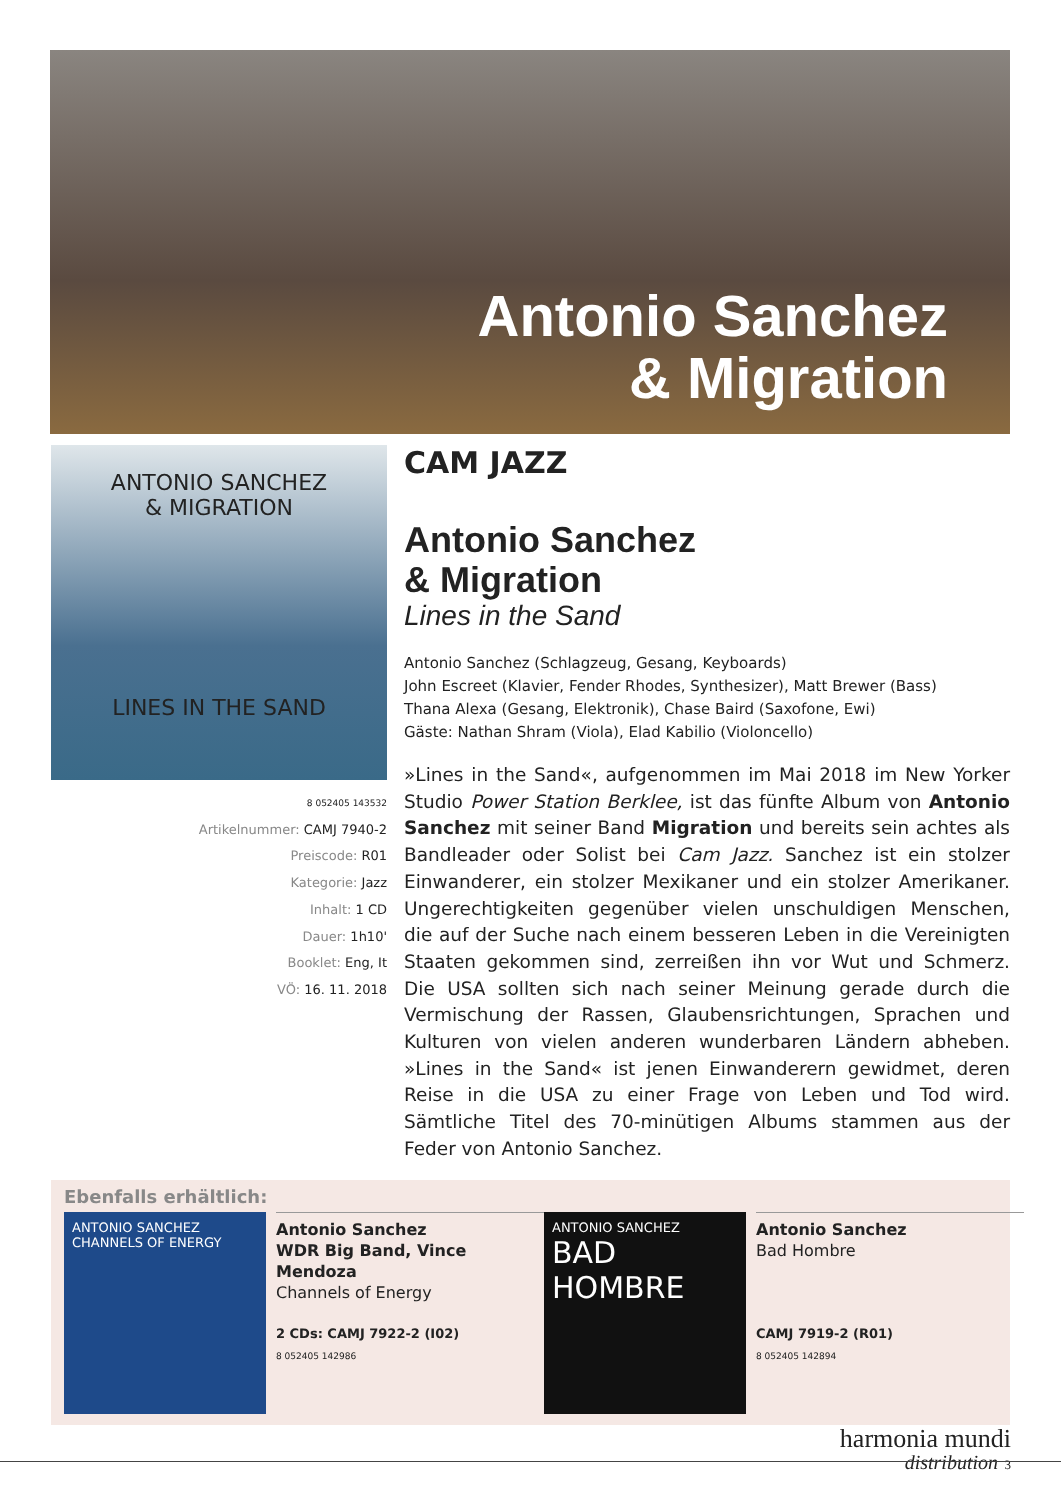Antonio Sanchez
& Migration
ANTONIO SANCHEZ
& MIGRATION
LINES IN THE SAND
8 052405 143532
Artikelnummer: CAMJ 7940-2
Preiscode: R01
Kategorie: Jazz
Inhalt: 1 CD
Dauer: 1h10'
Booklet: Eng, It
VÖ: 16. 11. 2018
CAM JAZZ
Antonio Sanchez
& Migration
Lines in the Sand
Antonio Sanchez (Schlagzeug, Gesang, Keyboards)
John Escreet (Klavier, Fender Rhodes, Synthesizer), Matt Brewer (Bass)
Thana Alexa (Gesang, Elektronik), Chase Baird (Saxofone, Ewi)
Gäste: Nathan Shram (Viola), Elad Kabilio (Violoncello)
»Lines in the Sand«, aufgenommen im Mai 2018 im New Yorker Studio Power Station Berklee, ist das fünfte Album von Antonio Sanchez mit seiner Band Migration und bereits sein achtes als Bandleader oder Solist bei Cam Jazz. Sanchez ist ein stolzer Einwanderer, ein stolzer Mexikaner und ein stolzer Amerikaner. Ungerechtigkeiten gegenüber vielen unschuldigen Menschen, die auf der Suche nach einem besseren Leben in die Vereinigten Staaten gekommen sind, zerreißen ihn vor Wut und Schmerz. Die USA sollten sich nach seiner Meinung gerade durch die Vermischung der Rassen, Glaubensrichtungen, Sprachen und Kulturen von vielen anderen wunderbaren Ländern abheben. »Lines in the Sand« ist jenen Einwanderern gewidmet, deren Reise in die USA zu einer Frage von Leben und Tod wird. Sämtliche Titel des 70-minütigen Albums stammen aus der Feder von Antonio Sanchez.
Ebenfalls erhältlich:
ANTONIO SANCHEZ
CHANNELS OF ENERGY
Antonio Sanchez
WDR Big Band, Vince Mendoza
Channels of Energy
2 CDs: CAMJ 7922-2 (I02)
8 052405 142986
ANTONIO SANCHEZ
BAD HOMBRE
Antonio Sanchez
Bad Hombre
CAMJ 7919-2 (R01)
8 052405 142894
harmonia mundi
distribution 3